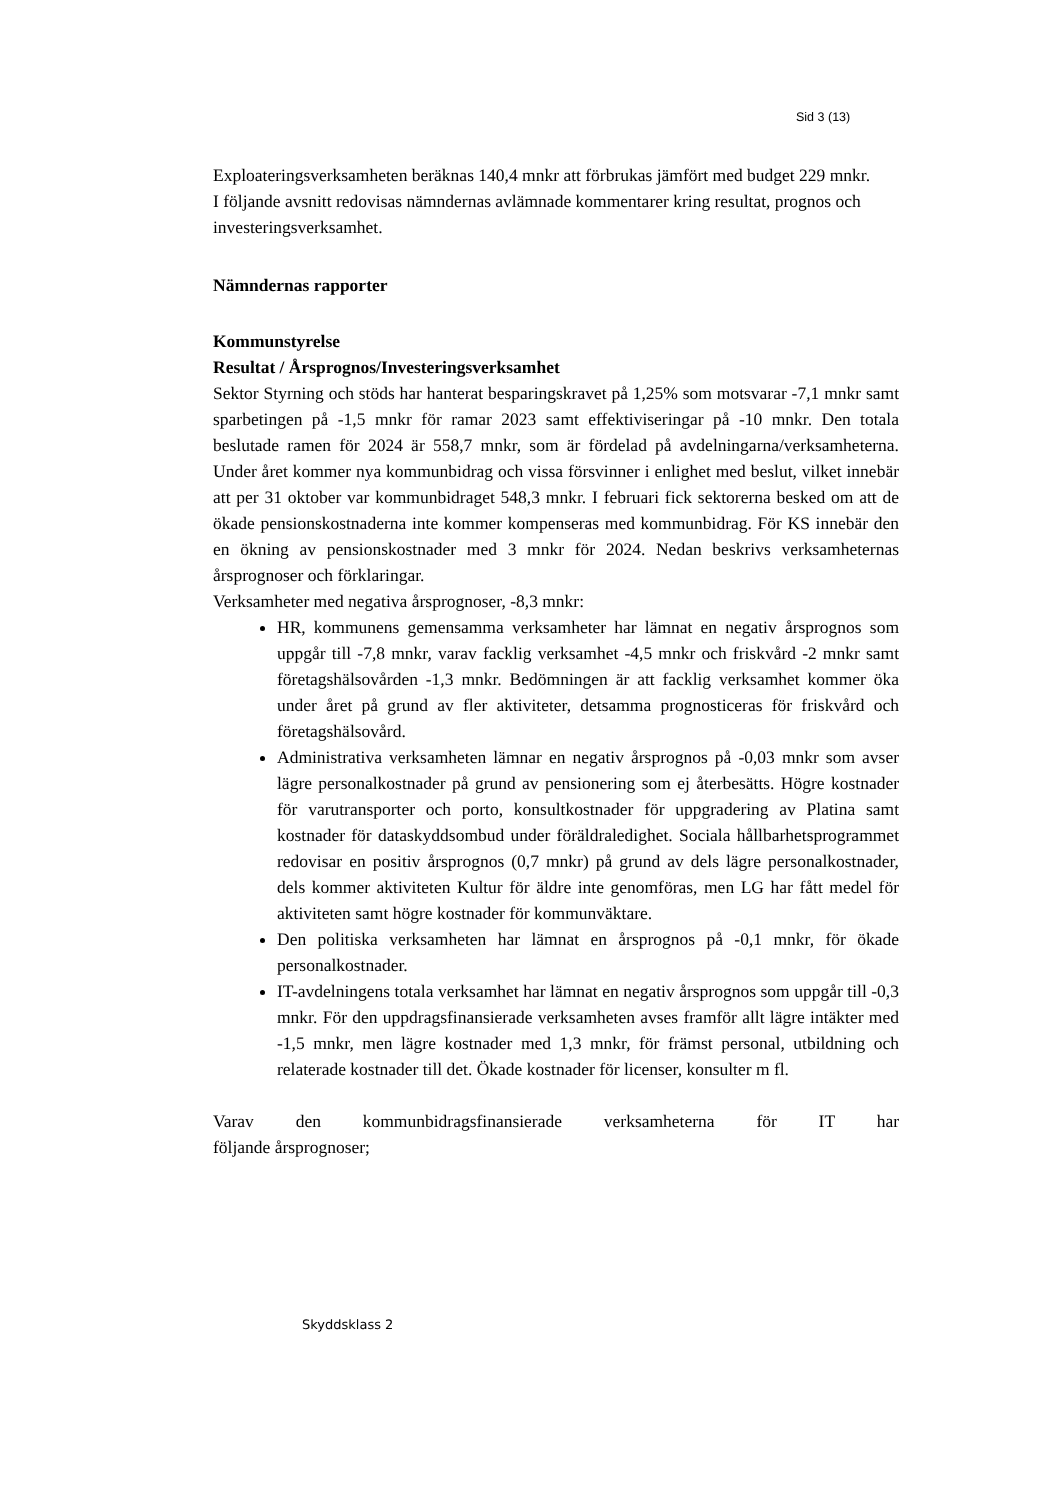Sid 3 (13)
Exploateringsverksamheten beräknas 140,4 mnkr att förbrukas jämfört med budget 229 mnkr.
I följande avsnitt redovisas nämndernas avlämnade kommentarer kring resultat, prognos och investeringsverksamhet.
Nämndernas rapporter
Kommunstyrelse
Resultat / Årsprognos/Investeringsverksamhet
Sektor Styrning och stöds har hanterat besparingskravet på 1,25% som motsvarar -7,1 mnkr samt sparbetingen på -1,5 mnkr för ramar 2023 samt effektiviseringar på -10 mnkr. Den totala beslutade ramen för 2024 är 558,7 mnkr, som är fördelad på avdelningarna/verksamheterna. Under året kommer nya kommunbidrag och vissa försvinner i enlighet med beslut, vilket innebär att per 31 oktober var kommunbidraget 548,3 mnkr. I februari fick sektorerna besked om att de ökade pensionskostnaderna inte kommer kompenseras med kommunbidrag. För KS innebär den en ökning av pensionskostnader med 3 mnkr för 2024. Nedan beskrivs verksamheternas årsprognoser och förklaringar.
Verksamheter med negativa årsprognoser, -8,3 mnkr:
HR, kommunens gemensamma verksamheter har lämnat en negativ årsprognos som uppgår till -7,8 mnkr, varav facklig verksamhet -4,5 mnkr och friskvård -2 mnkr samt företagshälsovården -1,3 mnkr. Bedömningen är att facklig verksamhet kommer öka under året på grund av fler aktiviteter, detsamma prognosticeras för friskvård och företagshälsovård.
Administrativa verksamheten lämnar en negativ årsprognos på -0,03 mnkr som avser lägre personalkostnader på grund av pensionering som ej återbesätts. Högre kostnader för varutransporter och porto, konsultkostnader för uppgradering av Platina samt kostnader för dataskyddsombud under föräldraledighet. Sociala hållbarhetsprogrammet redovisar en positiv årsprognos (0,7 mnkr) på grund av dels lägre personalkostnader, dels kommer aktiviteten Kultur för äldre inte genomföras, men LG har fått medel för aktiviteten samt högre kostnader för kommunväktare.
Den politiska verksamheten har lämnat en årsprognos på -0,1 mnkr, för ökade personalkostnader.
IT-avdelningens totala verksamhet har lämnat en negativ årsprognos som uppgår till -0,3 mnkr. För den uppdragsfinansierade verksamheten avses framför allt lägre intäkter med -1,5 mnkr, men lägre kostnader med 1,3 mnkr, för främst personal, utbildning och relaterade kostnader till det. Ökade kostnader för licenser, konsulter m fl.
Varav den kommunbidragsfinansierade verksamheterna för IT har
följande årsprognoser;
Skyddsklass 2